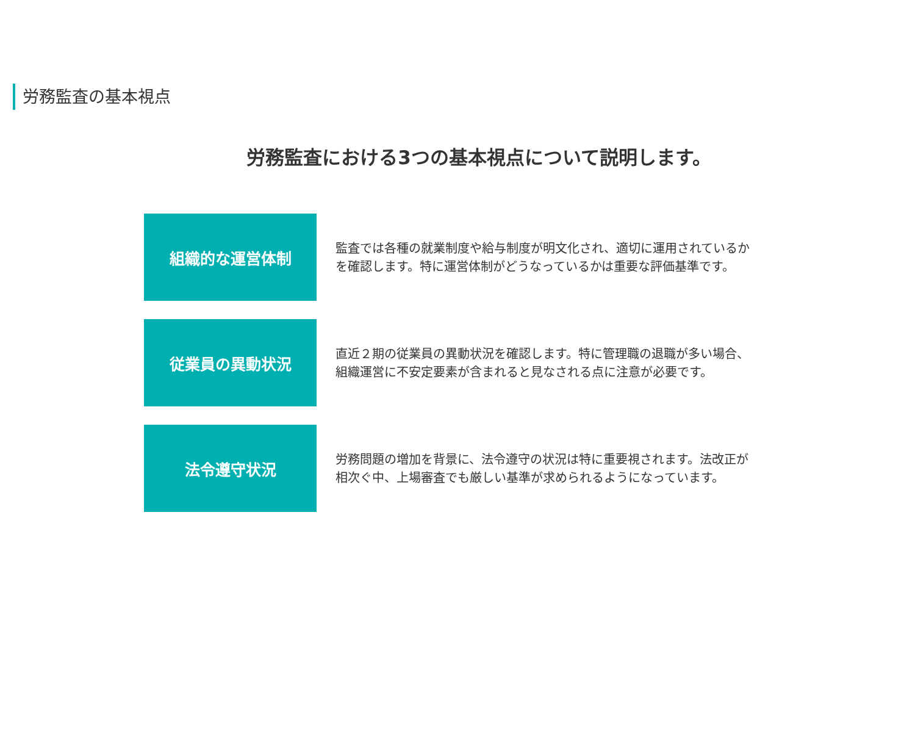労務監査の基本視点
労務監査における3つの基本視点について説明します。
組織的な運営体制
監査では各種の就業制度や給与制度が明文化され、適切に運用されているかを確認します。特に運営体制がどうなっているかは重要な評価基準です。
従業員の異動状況
直近２期の従業員の異動状況を確認します。特に管理職の退職が多い場合、組織運営に不安定要素が含まれると見なされる点に注意が必要です。
法令遵守状況
労務問題の増加を背景に、法令遵守の状況は特に重要視されます。法改正が相次ぐ中、上場審査でも厳しい基準が求められるようになっています。